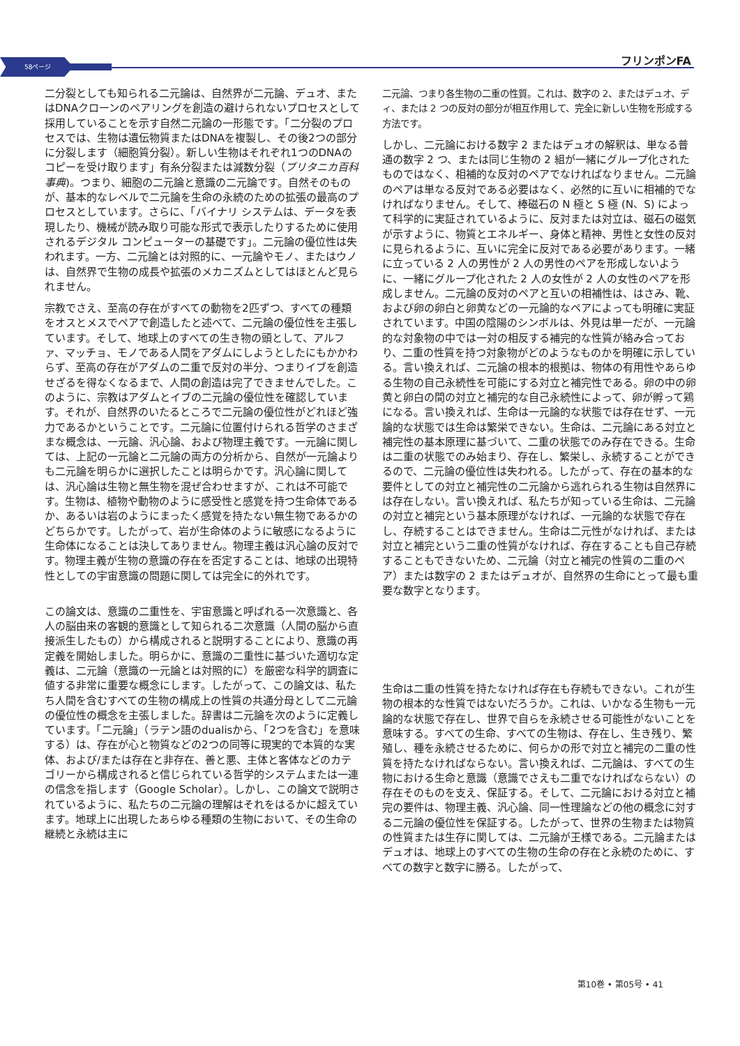58ページ フリンポンFA
二分裂としても知られる二元論は、自然界が二元論、デュオ、またはDNAクローンのペアリングを創造の避けられないプロセスとして採用していることを示す自然二元論の一形態です。「二分裂のプロセスでは、生物は遺伝物質またはDNAを複製し、その後2つの部分に分裂します（細胞質分裂）。新しい生物はそれぞれ1つのDNAのコピーを受け取ります」有糸分裂または減数分裂（ブリタニカ百科事典)。つまり、細胞の二元論と意識の二元論です。自然そのものが、基本的なレベルで二元論を生命の永続のための拡張の最高のプロセスとしています。さらに、「バイナリ システムは、データを表現したり、機械が読み取り可能な形式で表示したりするために使用されるデジタル コンピューターの基礎です」。二元論の優位性は失われます。一方、二元論とは対照的に、一元論やモノ、またはウノは、自然界で生物の成長や拡張のメカニズムとしてはほとんど見られません。
宗教でさえ、至高の存在がすべての動物を2匹ずつ、すべての種類をオスとメスでペアで創造したと述べて、二元論の優位性を主張しています。そして、地球上のすべての生き物の頭として、アルファ、マッチョ、モノである人間をアダムにしようとしたにもかかわらず、至高の存在がアダムの二重で反対の半分、つまりイブを創造せざるを得なくなるまで、人間の創造は完了できませんでした。このように、宗教はアダムとイブの二元論の優位性を確認しています。それが、自然界のいたるところで二元論の優位性がどれほど強力であるかということです。二元論に位置付けられる哲学のさまざまな概念は、一元論、汎心論、および物理主義です。一元論に関しては、上記の一元論と二元論の両方の分析から、自然が一元論よりも二元論を明らかに選択したことは明らかです。汎心論に関しては、汎心論は生物と無生物を混ぜ合わせますが、これは不可能です。生物は、植物や動物のように感受性と感覚を持つ生命体であるか、あるいは岩のようにまったく感覚を持たない無生物であるかのどちらかです。したがって、岩が生命体のように敏感になるように生命体になることは決してありません。物理主義は汎心論の反対です。物理主義が生物の意識の存在を否定することは、地球の出現特性としての宇宙意識の問題に関しては完全に的外れです。
この論文は、意識の二重性を、宇宙意識と呼ばれる一次意識と、各人の脳由来の客観的意識として知られる二次意識（人間の脳から直接派生したもの）から構成されると説明することにより、意識の再定義を開始しました。明らかに、意識の二重性に基づいた適切な定義は、二元論（意識の一元論とは対照的に）を厳密な科学的調査に値する非常に重要な概念にします。したがって、この論文は、私たち人間を含むすべての生物の構成上の性質の共通分母として二元論の優位性の概念を主張しました。辞書は二元論を次のように定義しています。「二元論」（ラテン語のdualisから、「2つを含む」を意味する）は、存在が心と物質などの2つの同等に現実的で本質的な実体、および/または存在と非存在、善と悪、主体と客体などのカテゴリーから構成されると信じられている哲学的システムまたは一連の信念を指します（Google Scholar）。しかし、この論文で説明されているように、私たちの二元論の理解はそれをはるかに超えています。地球上に出現したあらゆる種類の生物において、その生命の継続と永続は主に
二元論、つまり各生物の二重の性質。これは、数字の 2、またはデュオ、ディ、または 2 つの反対の部分が相互作用して、完全に新しい生物を形成する方法です。
しかし、二元論における数字 2 またはデュオの解釈は、単なる普通の数字 2 つ、または同じ生物の 2 組が一緒にグループ化されたものではなく、相補的な反対のペアでなければなりません。二元論のペアは単なる反対である必要はなく、必然的に互いに相補的でなければなりません。そして、棒磁石の N 極と S 極 (N、S) によって科学的に実証されているように、反対または対立は、磁石の磁気が示すように、物質とエネルギー、身体と精神、男性と女性の反対に見られるように、互いに完全に反対である必要があります。一緒に立っている 2 人の男性が 2 人の男性のペアを形成しないように、一緒にグループ化された 2 人の女性が 2 人の女性のペアを形成しません。二元論の反対のペアと互いの相補性は、はさみ、靴、および卵の卵白と卵黄などの一元論的なペアによっても明確に実証されています。中国の陰陽のシンボルは、外見は単一だが、一元論的な対象物の中では一対の相反する補完的な性質が絡み合っており、二重の性質を持つ対象物がどのようなものかを明確に示している。言い換えれば、二元論の根本的根拠は、物体の有用性やあらゆる生物の自己永続性を可能にする対立と補完性である。卵の中の卵黄と卵白の間の対立と補完的な自己永続性によって、卵が孵って鶏になる。言い換えれば、生命は一元論的な状態では存在せず、一元論的な状態では生命は繁栄できない。生命は、二元論にある対立と補完性の基本原理に基づいて、二重の状態でのみ存在できる。生命は二重の状態でのみ始まり、存在し、繁栄し、永続することができるので、二元論の優位性は失われる。したがって、存在の基本的な要件としての対立と補完性の二元論から逃れられる生物は自然界には存在しない。言い換えれば、私たちが知っている生命は、二元論の対立と補完という基本原理がなければ、一元論的な状態で存在し、存続することはできません。生命は二元性がなければ、または対立と補完という二重の性質がなければ、存在することも自己存続することもできないため、二元論（対立と補完の性質の二重のペア）または数字の 2 またはデュオが、自然界の生命にとって最も重要な数字となります。
生命は二重の性質を持たなければ存在も存続もできない。これが生物の根本的な性質ではないだろうか。これは、いかなる生物も一元論的な状態で存在し、世界で自らを永続させる可能性がないことを意味する。すべての生命、すべての生物は、存在し、生き残り、繁殖し、種を永続させるために、何らかの形で対立と補完の二重の性質を持たなければならない。言い換えれば、二元論は、すべての生物における生命と意識（意識でさえも二重でなければならない）の存在そのものを支え、保証する。そして、二元論における対立と補完の要件は、物理主義、汎心論、同一性理論などの他の概念に対する二元論の優位性を保証する。したがって、世界の生物または物質の性質または生存に関しては、二元論が王様である。二元論またはデュオは、地球上のすべての生物の生命の存在と永続のために、すべての数字と数字に勝る。したがって、
第10巻 • 第05号 • 41